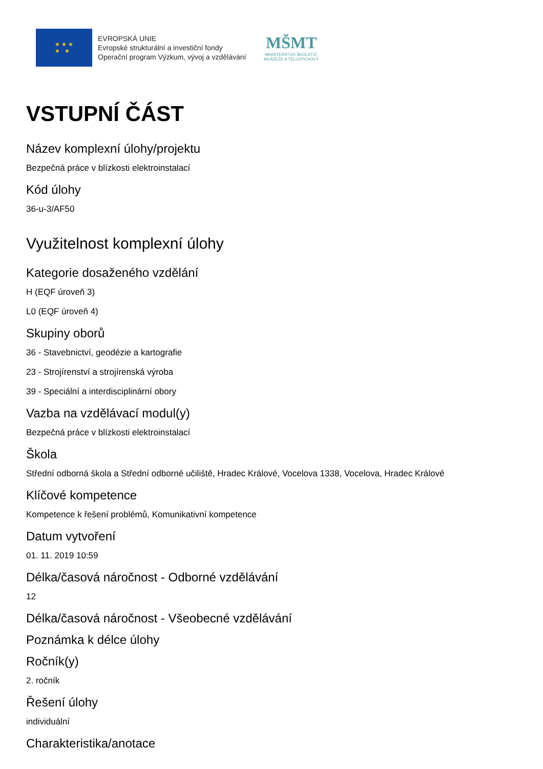★ ★ ★
★ ★
EVROPSKÁ UNIE
Evropské strukturální a investiční fondy
Operační program Výzkum, vývoj a vzdělávání
MŠMT
MINISTERSTVO ŠKOLSTVÍ,
MLÁDEŽE A TĚLOVÝCHOVY
VSTUPNÍ ČÁST
Název komplexní úlohy/projektu
Bezpečná práce v blízkosti elektroinstalací
Kód úlohy
36-u-3/AF50
Využitelnost komplexní úlohy
Kategorie dosaženého vzdělání
H (EQF úroveň 3)
L0 (EQF úroveň 4)
Skupiny oborů
36 - Stavebnictví, geodézie a kartografie
23 - Strojírenství a strojírenská výroba
39 - Speciální a interdisciplinární obory
Vazba na vzdělávací modul(y)
Bezpečná práce v blízkosti elektroinstalací
Škola
Střední odborná škola a Střední odborné učiliště, Hradec Králové, Vocelova 1338, Vocelova, Hradec Králové
Klíčové kompetence
Kompetence k řešení problémů, Komunikativní kompetence
Datum vytvoření
01. 11. 2019 10:59
Délka/časová náročnost - Odborné vzdělávání
12
Délka/časová náročnost - Všeobecné vzdělávání
Poznámka k délce úlohy
Ročník(y)
2. ročník
Řešení úlohy
individuální
Charakteristika/anotace